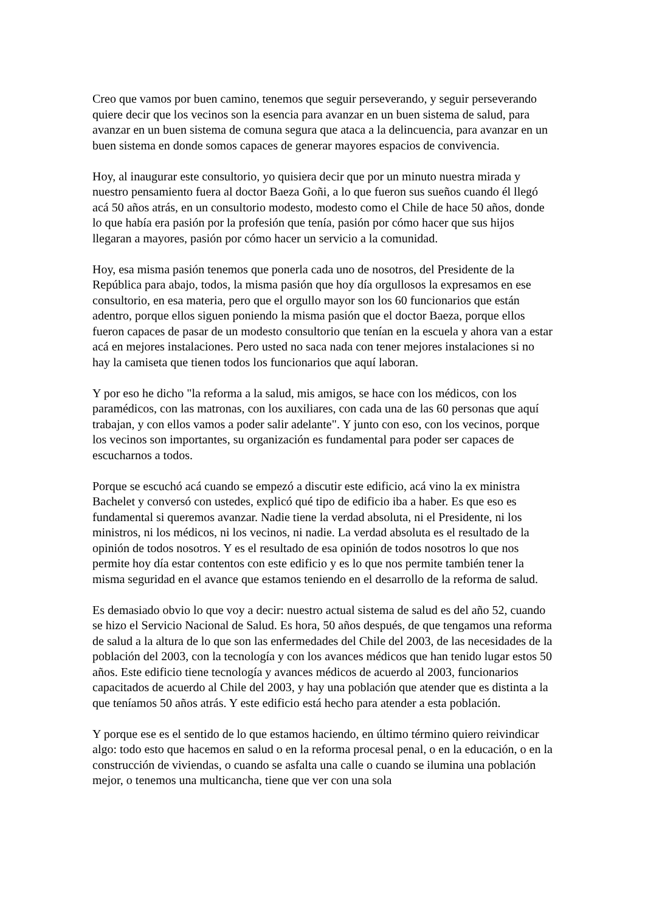Creo que vamos por buen camino, tenemos que seguir perseverando, y seguir perseverando quiere decir que los vecinos son la esencia para avanzar en un buen sistema de salud, para avanzar en un buen sistema de comuna segura que ataca a la delincuencia, para avanzar en un buen sistema en donde somos capaces de generar mayores espacios de convivencia.
Hoy, al inaugurar este consultorio, yo quisiera decir que por un minuto nuestra mirada y nuestro pensamiento fuera al doctor Baeza Goñi, a lo que fueron sus sueños cuando él llegó acá 50 años atrás, en un consultorio modesto, modesto como el Chile de hace 50 años, donde lo que había era pasión por la profesión que tenía, pasión por cómo hacer que sus hijos llegaran a mayores, pasión por cómo hacer un servicio a la comunidad.
Hoy, esa misma pasión tenemos que ponerla cada uno de nosotros, del Presidente de la República para abajo, todos, la misma pasión que hoy día orgullosos la expresamos en ese consultorio, en esa materia, pero que el orgullo mayor son los 60 funcionarios que están adentro, porque ellos siguen poniendo la misma pasión que el doctor Baeza, porque ellos fueron capaces de pasar de un modesto consultorio que tenían en la escuela y ahora van a estar acá en mejores instalaciones. Pero usted no saca nada con tener mejores instalaciones si no hay la camiseta que tienen todos los funcionarios que aquí laboran.
Y por eso he dicho "la reforma a la salud, mis amigos, se hace con los médicos, con los paramédicos, con las matronas, con los auxiliares, con cada una de las 60 personas que aquí trabajan, y con ellos vamos a poder salir adelante". Y junto con eso, con los vecinos, porque los vecinos son importantes, su organización es fundamental para poder ser capaces de escucharnos a todos.
Porque se escuchó acá cuando se empezó a discutir este edificio, acá vino la ex ministra Bachelet y conversó con ustedes, explicó qué tipo de edificio iba a haber. Es que eso es fundamental si queremos avanzar. Nadie tiene la verdad absoluta, ni el Presidente, ni los ministros, ni los médicos, ni los vecinos, ni nadie. La verdad absoluta es el resultado de la opinión de todos nosotros. Y es el resultado de esa opinión de todos nosotros lo que nos permite hoy día estar contentos con este edificio y es lo que nos permite también tener la misma seguridad en el avance que estamos teniendo en el desarrollo de la reforma de salud.
Es demasiado obvio lo que voy a decir: nuestro actual sistema de salud es del año 52, cuando se hizo el Servicio Nacional de Salud. Es hora, 50 años después, de que tengamos una reforma de salud a la altura de lo que son las enfermedades del Chile del 2003, de las necesidades de la población del 2003, con la tecnología y con los avances médicos que han tenido lugar estos 50 años. Este edificio tiene tecnología y avances médicos de acuerdo al 2003, funcionarios capacitados de acuerdo al Chile del 2003, y hay una población que atender que es distinta a la que teníamos 50 años atrás. Y este edificio está hecho para atender a esta población.
Y porque ese es el sentido de lo que estamos haciendo, en último término quiero reivindicar algo: todo esto que hacemos en salud o en la reforma procesal penal, o en la educación, o en la construcción de viviendas, o cuando se asfalta una calle o cuando se ilumina una población mejor, o tenemos una multicancha, tiene que ver con una sola